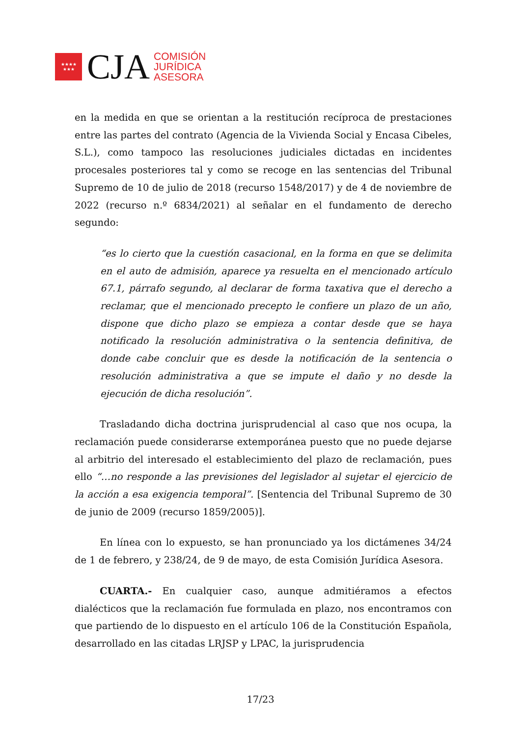★★★★
★★★
CJA
COMISIÓN
JURÍDICA
ASESORA
en la medida en que se orientan a la restitución recíproca de prestaciones entre las partes del contrato (Agencia de la Vivienda Social y Encasa Cibeles, S.L.), como tampoco las resoluciones judiciales dictadas en incidentes procesales posteriores tal y como se recoge en las sentencias del Tribunal Supremo de 10 de julio de 2018 (recurso 1548/2017) y de 4 de noviembre de 2022 (recurso n.º 6834/2021) al señalar en el fundamento de derecho segundo:
“es lo cierto que la cuestión casacional, en la forma en que se delimita en el auto de admisión, aparece ya resuelta en el mencionado artículo 67.1, párrafo segundo, al declarar de forma taxativa que el derecho a reclamar, que el mencionado precepto le confiere un plazo de un año, dispone que dicho plazo se empieza a contar desde que se haya notificado la resolución administrativa o la sentencia definitiva, de donde cabe concluir que es desde la notificación de la sentencia o resolución administrativa a que se impute el daño y no desde la ejecución de dicha resolución”.
Trasladando dicha doctrina jurisprudencial al caso que nos ocupa, la reclamación puede considerarse extemporánea puesto que no puede dejarse al arbitrio del interesado el establecimiento del plazo de reclamación, pues ello “…no responde a las previsiones del legislador al sujetar el ejercicio de la acción a esa exigencia temporal”. [Sentencia del Tribunal Supremo de 30 de junio de 2009 (recurso 1859/2005)].
En línea con lo expuesto, se han pronunciado ya los dictámenes 34/24 de 1 de febrero, y 238/24, de 9 de mayo, de esta Comisión Jurídica Asesora.
CUARTA.- En cualquier caso, aunque admitiéramos a efectos dialécticos que la reclamación fue formulada en plazo, nos encontramos con que partiendo de lo dispuesto en el artículo 106 de la Constitución Española, desarrollado en las citadas LRJSP y LPAC, la jurisprudencia
17/23